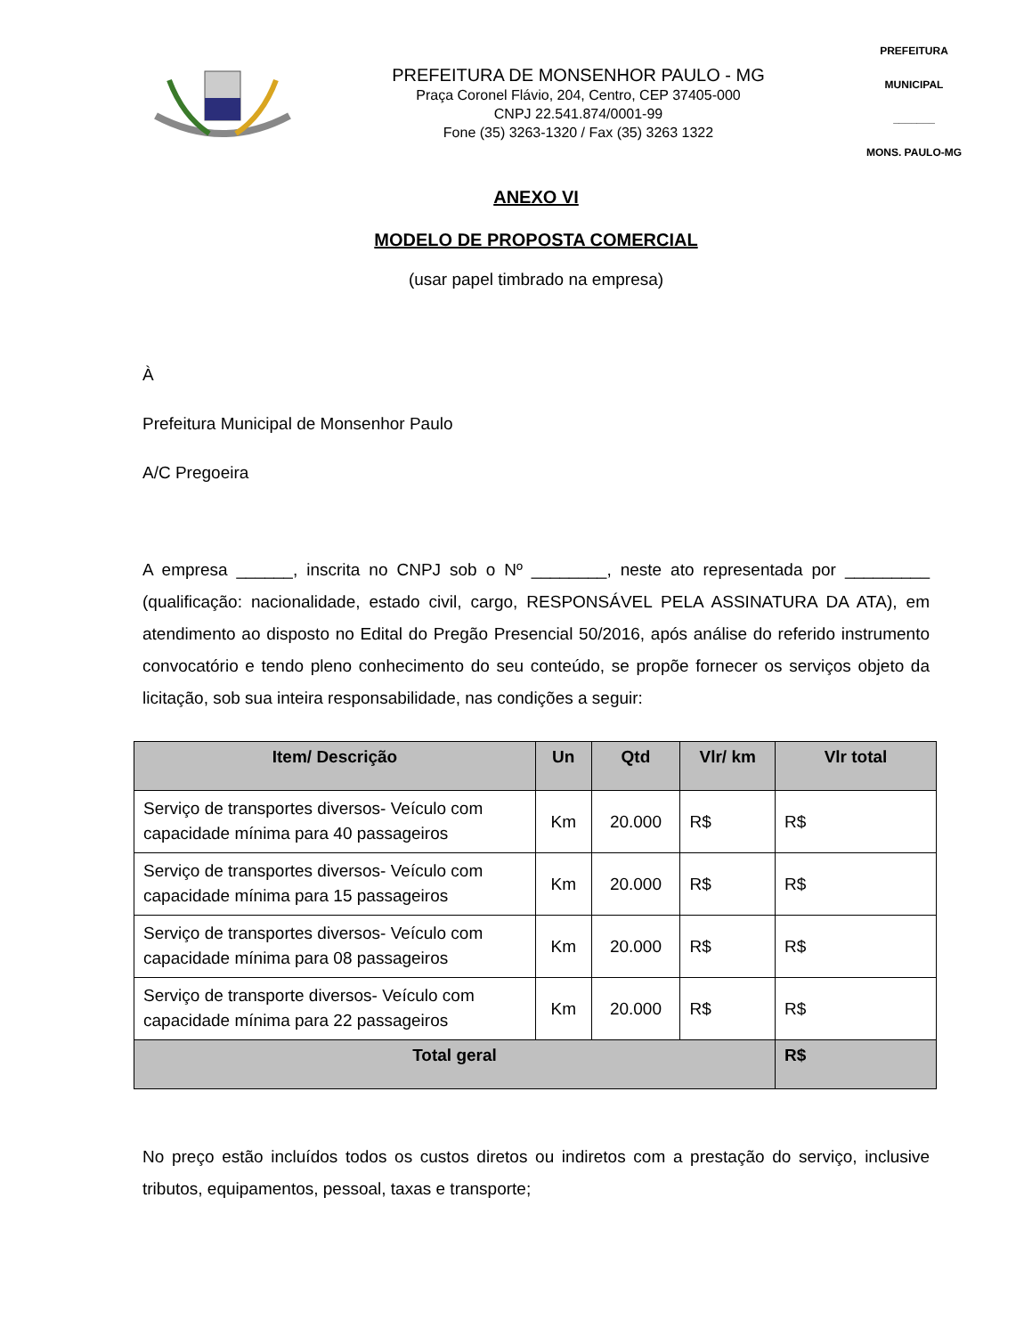PREFEITURA DE MONSENHOR PAULO - MG
Praça Coronel Flávio, 204, Centro, CEP 37405-000
CNPJ 22.541.874/0001-99
Fone (35) 3263-1320 / Fax (35) 3263 1322
PREFEITURA MUNICIPAL
_______
MONS. PAULO-MG
ANEXO VI
MODELO DE PROPOSTA COMERCIAL
(usar papel timbrado na empresa)
À
Prefeitura Municipal de Monsenhor Paulo
A/C Pregoeira
A empresa ______, inscrita no CNPJ sob o Nº ________, neste ato representada por _________ (qualificação: nacionalidade, estado civil, cargo, RESPONSÁVEL PELA ASSINATURA DA ATA), em atendimento ao disposto no Edital do Pregão Presencial 50/2016, após análise do referido instrumento convocatório e tendo pleno conhecimento do seu conteúdo, se propõe fornecer os serviços objeto da licitação, sob sua inteira responsabilidade, nas condições a seguir:
| Item/ Descrição | Un | Qtd | Vlr/ km | Vlr total |
| --- | --- | --- | --- | --- |
| Serviço de transportes diversos- Veículo com capacidade mínima para 40 passageiros | Km | 20.000 | R$ | R$ |
| Serviço de transportes diversos- Veículo com capacidade mínima para 15 passageiros | Km | 20.000 | R$ | R$ |
| Serviço de transportes diversos- Veículo com capacidade mínima para 08 passageiros | Km | 20.000 | R$ | R$ |
| Serviço de transporte diversos- Veículo com capacidade mínima para 22 passageiros | Km | 20.000 | R$ | R$ |
| Total geral | | | | R$ |
No preço estão incluídos todos os custos diretos ou indiretos com a prestação do serviço, inclusive tributos, equipamentos, pessoal, taxas e transporte;